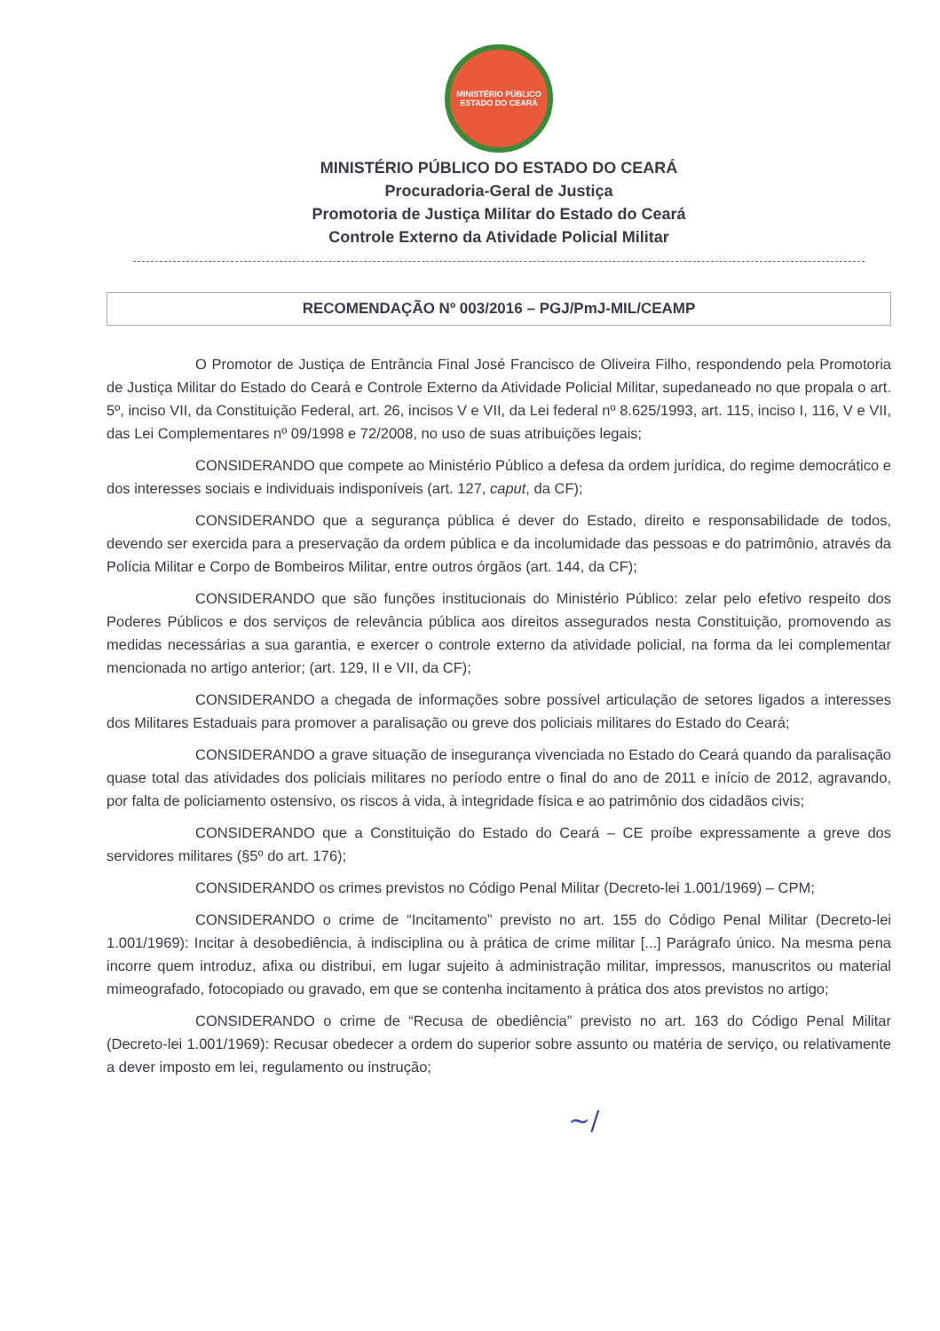MINISTÉRIO PÚBLICO
ESTADO DO CEARÁ
MINISTÉRIO PÚBLICO DO ESTADO DO CEARÁ
Procuradoria-Geral de Justiça
Promotoria de Justiça Militar do Estado do Ceará
Controle Externo da Atividade Policial Militar
RECOMENDAÇÃO Nº 003/2016 – PGJ/PmJ-MIL/CEAMP
O Promotor de Justiça de Entrância Final José Francisco de Oliveira Filho, respondendo pela Promotoria de Justiça Militar do Estado do Ceará e Controle Externo da Atividade Policial Militar, supedaneado no que propala o art. 5º, inciso VII, da Constituição Federal, art. 26, incisos V e VII, da Lei federal nº 8.625/1993, art. 115, inciso I, 116, V e VII, das Lei Complementares nº 09/1998 e 72/2008, no uso de suas atribuições legais;
CONSIDERANDO que compete ao Ministério Público a defesa da ordem jurídica, do regime democrático e dos interesses sociais e individuais indisponíveis (art. 127, caput, da CF);
CONSIDERANDO que a segurança pública é dever do Estado, direito e responsabilidade de todos, devendo ser exercida para a preservação da ordem pública e da incolumidade das pessoas e do patrimônio, através da Polícia Militar e Corpo de Bombeiros Militar, entre outros órgãos (art. 144, da CF);
CONSIDERANDO que são funções institucionais do Ministério Público: zelar pelo efetivo respeito dos Poderes Públicos e dos serviços de relevância pública aos direitos assegurados nesta Constituição, promovendo as medidas necessárias a sua garantia, e exercer o controle externo da atividade policial, na forma da lei complementar mencionada no artigo anterior; (art. 129, II e VII, da CF);
CONSIDERANDO a chegada de informações sobre possível articulação de setores ligados a interesses dos Militares Estaduais para promover a paralisação ou greve dos policiais militares do Estado do Ceará;
CONSIDERANDO a grave situação de insegurança vivenciada no Estado do Ceará quando da paralisação quase total das atividades dos policiais militares no período entre o final do ano de 2011 e início de 2012, agravando, por falta de policiamento ostensivo, os riscos à vida, à integridade física e ao patrimônio dos cidadãos civis;
CONSIDERANDO que a Constituição do Estado do Ceará – CE proíbe expressamente a greve dos servidores militares (§5º do art. 176);
CONSIDERANDO os crimes previstos no Código Penal Militar (Decreto-lei 1.001/1969) – CPM;
CONSIDERANDO o crime de “Incitamento” previsto no art. 155 do Código Penal Militar (Decreto-lei 1.001/1969): Incitar à desobediência, à indisciplina ou à prática de crime militar [...] Parágrafo único. Na mesma pena incorre quem introduz, afixa ou distribui, em lugar sujeito à administração militar, impressos, manuscritos ou material mimeografado, fotocopiado ou gravado, em que se contenha incitamento à prática dos atos previstos no artigo;
CONSIDERANDO o crime de “Recusa de obediência” previsto no art. 163 do Código Penal Militar (Decreto-lei 1.001/1969): Recusar obedecer a ordem do superior sobre assunto ou matéria de serviço, ou relativamente a dever imposto em lei, regulamento ou instrução;
~∕